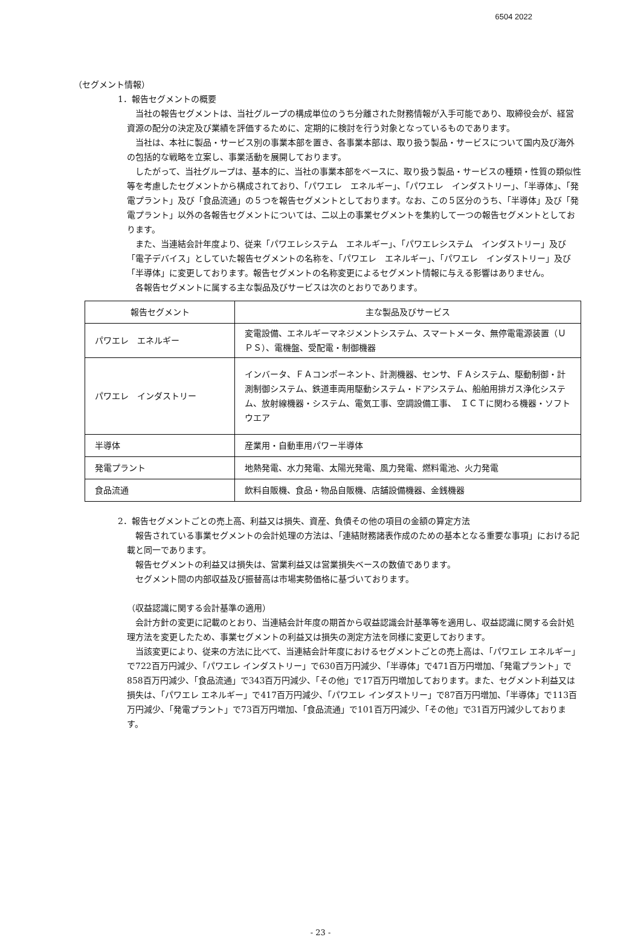6504 2022
（セグメント情報）
1．報告セグメントの概要
当社の報告セグメントは、当社グループの構成単位のうち分離された財務情報が入手可能であり、取締役会が、経営資源の配分の決定及び業績を評価するために、定期的に検討を行う対象となっているものであります。
当社は、本社に製品・サービス別の事業本部を置き、各事業本部は、取り扱う製品・サービスについて国内及び海外の包括的な戦略を立案し、事業活動を展開しております。
したがって、当社グループは、基本的に、当社の事業本部をベースに、取り扱う製品・サービスの種類・性質の類似性等を考慮したセグメントから構成されており、「パワエレ　エネルギー」、「パワエレ　インダストリー」、「半導体」、「発電プラント」及び「食品流通」の５つを報告セグメントとしております。なお、この５区分のうち、「半導体」及び「発電プラント」以外の各報告セグメントについては、二以上の事業セグメントを集約して一つの報告セグメントとしております。
また、当連結会計年度より、従来「パワエレシステム　エネルギー」、「パワエレシステム　インダストリー」及び「電子デバイス」としていた報告セグメントの名称を、「パワエレ　エネルギー」、「パワエレ　インダストリー」及び「半導体」に変更しております。報告セグメントの名称変更によるセグメント情報に与える影響はありません。
各報告セグメントに属する主な製品及びサービスは次のとおりであります。
| 報告セグメント | 主な製品及びサービス |
| --- | --- |
| パワエレ エネルギー | 変電設備、エネルギーマネジメントシステム、スマートメータ、無停電電源装置（ＵＰＳ）、電機盤、受配電・制御機器 |
| パワエレ インダストリー | インバータ、ＦＡコンポーネント、計測機器、センサ、ＦＡシステム、駆動制御・計測制御システム、鉄道車両用駆動システム・ドアシステム、船舶用排ガス浄化システム、放射線機器・システム、電気工事、空調設備工事、 ＩＣＴに関わる機器・ソフトウエア |
| 半導体 | 産業用・自動車用パワー半導体 |
| 発電プラント | 地熱発電、水力発電、太陽光発電、風力発電、燃料電池、火力発電 |
| 食品流通 | 飲料自販機、食品・物品自販機、店舗設備機器、金銭機器 |
2．報告セグメントごとの売上高、利益又は損失、資産、負債その他の項目の金額の算定方法
報告されている事業セグメントの会計処理の方法は、「連結財務諸表作成のための基本となる重要な事項」における記載と同一であります。
報告セグメントの利益又は損失は、営業利益又は営業損失ベースの数値であります。
セグメント間の内部収益及び振替高は市場実勢価格に基づいております。
（収益認識に関する会計基準の適用）
会計方針の変更に記載のとおり、当連結会計年度の期首から収益認識会計基準等を適用し、収益認識に関する会計処理方法を変更したため、事業セグメントの利益又は損失の測定方法を同様に変更しております。
当該変更により、従来の方法に比べて、当連結会計年度におけるセグメントごとの売上高は、「パワエレ エネルギー」で722百万円減少、「パワエレ インダストリー」で630百万円減少、「半導体」で471百万円増加、「発電プラント」で858百万円減少、「食品流通」で343百万円減少、「その他」で17百万円増加しております。また、セグメント利益又は損失は、「パワエレ エネルギー」で417百万円減少、「パワエレ インダストリー」で87百万円増加、「半導体」で113百万円減少、「発電プラント」で73百万円増加、「食品流通」で101百万円減少、「その他」で31百万円減少しております。
- 23 -